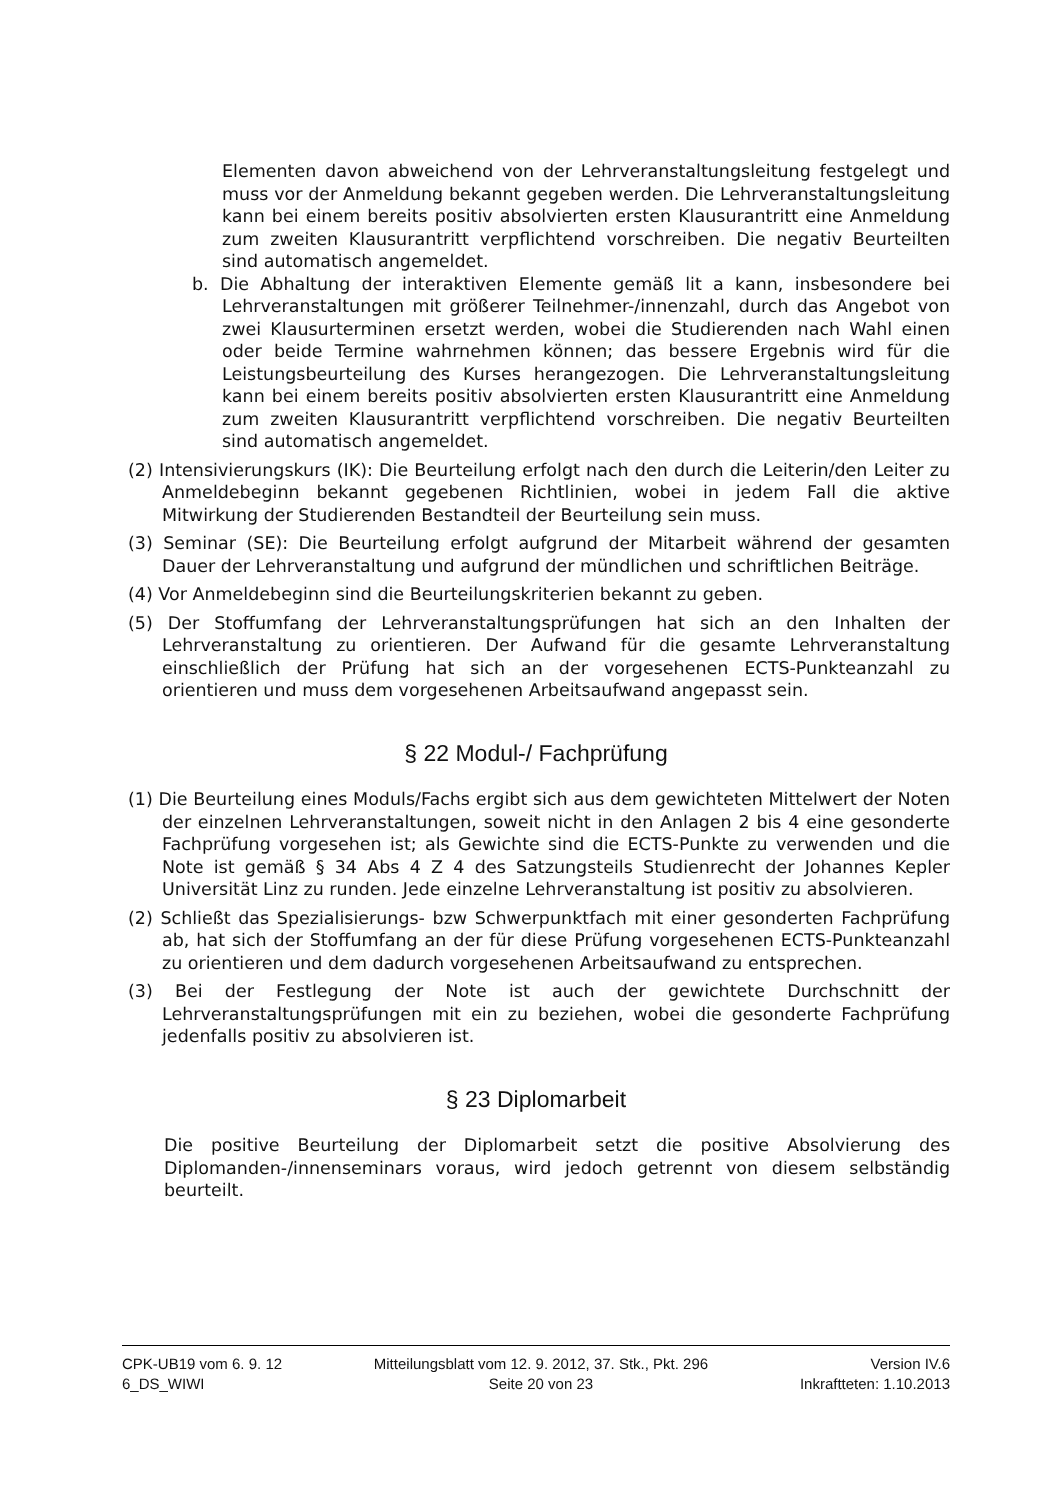Elementen davon abweichend von der Lehrveranstaltungsleitung festgelegt und muss vor der Anmeldung bekannt gegeben werden. Die Lehrveranstaltungsleitung kann bei einem bereits positiv absolvierten ersten Klausurantritt eine Anmeldung zum zweiten Klausurantritt verpflichtend vorschreiben. Die negativ Beurteilten sind automatisch angemeldet.
b. Die Abhaltung der interaktiven Elemente gemäß lit a kann, insbesondere bei Lehrveranstaltungen mit größerer Teilnehmer-/innenzahl, durch das Angebot von zwei Klausurterminen ersetzt werden, wobei die Studierenden nach Wahl einen oder beide Termine wahrnehmen können; das bessere Ergebnis wird für die Leistungsbeurteilung des Kurses herangezogen. Die Lehrveranstaltungsleitung kann bei einem bereits positiv absolvierten ersten Klausurantritt eine Anmeldung zum zweiten Klausurantritt verpflichtend vorschreiben. Die negativ Beurteilten sind automatisch angemeldet.
(2) Intensivierungskurs (IK): Die Beurteilung erfolgt nach den durch die Leiterin/den Leiter zu Anmeldebeginn bekannt gegebenen Richtlinien, wobei in jedem Fall die aktive Mitwirkung der Studierenden Bestandteil der Beurteilung sein muss.
(3) Seminar (SE): Die Beurteilung erfolgt aufgrund der Mitarbeit während der gesamten Dauer der Lehrveranstaltung und aufgrund der mündlichen und schriftlichen Beiträge.
(4) Vor Anmeldebeginn sind die Beurteilungskriterien bekannt zu geben.
(5) Der Stoffumfang der Lehrveranstaltungsprüfungen hat sich an den Inhalten der Lehrveranstaltung zu orientieren. Der Aufwand für die gesamte Lehrveranstaltung einschließlich der Prüfung hat sich an der vorgesehenen ECTS-Punkteanzahl zu orientieren und muss dem vorgesehenen Arbeitsaufwand angepasst sein.
§ 22 Modul-/ Fachprüfung
(1) Die Beurteilung eines Moduls/Fachs ergibt sich aus dem gewichteten Mittelwert der Noten der einzelnen Lehrveranstaltungen, soweit nicht in den Anlagen 2 bis 4 eine gesonderte Fachprüfung vorgesehen ist; als Gewichte sind die ECTS-Punkte zu verwenden und die Note ist gemäß § 34 Abs 4 Z 4 des Satzungsteils Studienrecht der Johannes Kepler Universität Linz zu runden. Jede einzelne Lehrveranstaltung ist positiv zu absolvieren.
(2) Schließt das Spezialisierungs- bzw Schwerpunktfach mit einer gesonderten Fachprüfung ab, hat sich der Stoffumfang an der für diese Prüfung vorgesehenen ECTS-Punkteanzahl zu orientieren und dem dadurch vorgesehenen Arbeitsaufwand zu entsprechen.
(3) Bei der Festlegung der Note ist auch der gewichtete Durchschnitt der Lehrveranstaltungsprüfungen mit ein zu beziehen, wobei die gesonderte Fachprüfung jedenfalls positiv zu absolvieren ist.
§ 23 Diplomarbeit
Die positive Beurteilung der Diplomarbeit setzt die positive Absolvierung des Diplomanden-/innenseminars voraus, wird jedoch getrennt von diesem selbständig beurteilt.
CPK-UB19 vom 6. 9. 12
6_DS_WIWI
Mitteilungsblatt vom 12. 9. 2012, 37. Stk., Pkt. 296
Seite 20 von 23
Version IV.6
Inkraftteten: 1.10.2013